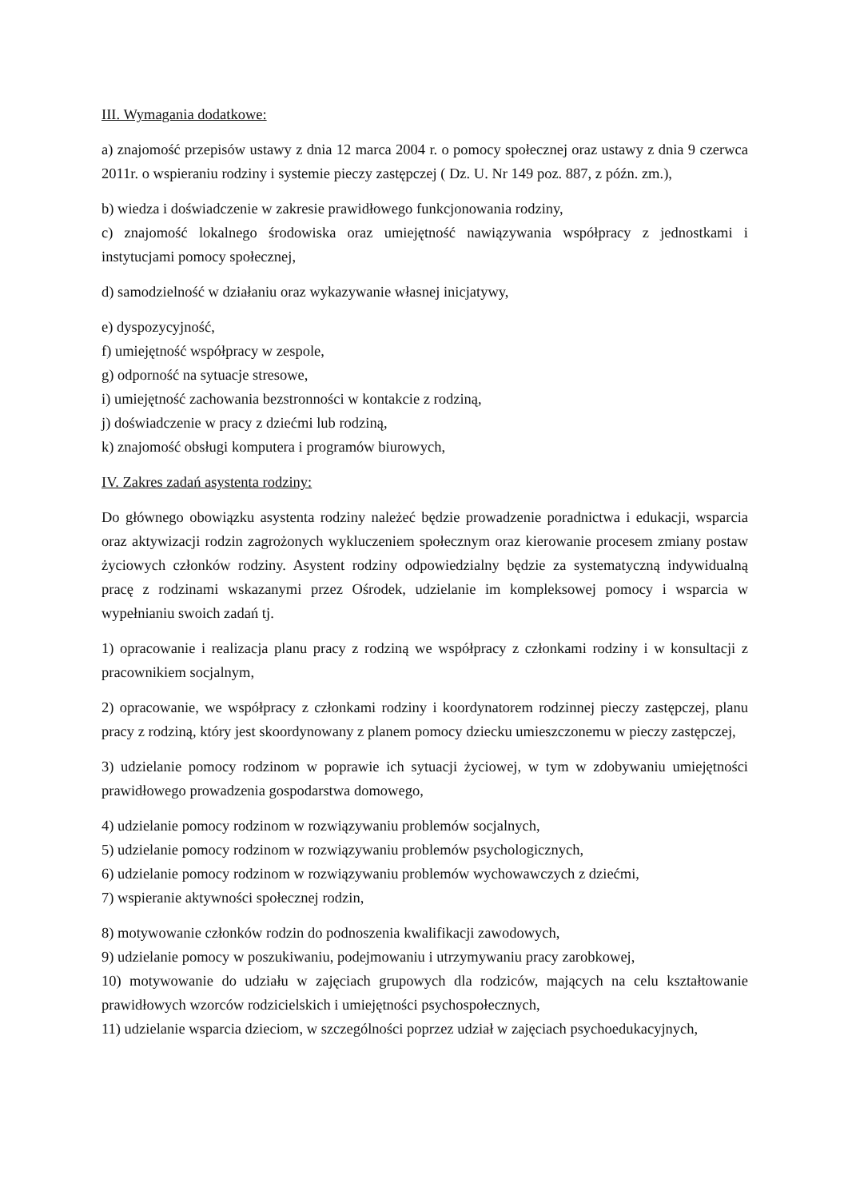III. Wymagania dodatkowe:
a) znajomość przepisów ustawy z dnia 12 marca 2004 r. o pomocy społecznej oraz ustawy z dnia 9 czerwca 2011r. o wspieraniu rodziny i systemie pieczy zastępczej ( Dz. U. Nr 149 poz. 887, z późn. zm.),
b) wiedza i doświadczenie w zakresie prawidłowego funkcjonowania rodziny,
c) znajomość lokalnego środowiska oraz umiejętność nawiązywania współpracy z jednostkami i instytucjami pomocy społecznej,
d) samodzielność w działaniu oraz wykazywanie własnej inicjatywy,
e) dyspozycyjność,
f) umiejętność współpracy w zespole,
g) odporność na sytuacje stresowe,
i) umiejętność zachowania bezstronności w kontakcie z rodziną,
j) doświadczenie w pracy z dziećmi lub rodziną,
k) znajomość obsługi komputera i programów biurowych,
IV. Zakres zadań asystenta rodziny:
Do głównego obowiązku asystenta rodziny należeć będzie prowadzenie poradnictwa i edukacji, wsparcia oraz aktywizacji rodzin zagrożonych wykluczeniem społecznym oraz kierowanie procesem zmiany postaw życiowych członków rodziny. Asystent rodziny odpowiedzialny będzie za systematyczną indywidualną pracę z rodzinami wskazanymi przez Ośrodek, udzielanie im kompleksowej pomocy i wsparcia w wypełnianiu swoich zadań tj.
1) opracowanie i realizacja planu pracy z rodziną we współpracy z członkami rodziny i w konsultacji z pracownikiem socjalnym,
2) opracowanie, we współpracy z członkami rodziny i koordynatorem rodzinnej pieczy zastępczej, planu pracy z rodziną, który jest skoordynowany z planem pomocy dziecku umieszczonemu w pieczy zastępczej,
3) udzielanie pomocy rodzinom w poprawie ich sytuacji życiowej, w tym w zdobywaniu umiejętności prawidłowego prowadzenia gospodarstwa domowego,
4) udzielanie pomocy rodzinom w rozwiązywaniu problemów socjalnych,
5) udzielanie pomocy rodzinom w rozwiązywaniu problemów psychologicznych,
6) udzielanie pomocy rodzinom w rozwiązywaniu problemów wychowawczych z dziećmi,
7) wspieranie aktywności społecznej rodzin,
8) motywowanie członków rodzin do podnoszenia kwalifikacji zawodowych,
9) udzielanie pomocy w poszukiwaniu, podejmowaniu i utrzymywaniu pracy zarobkowej,
10) motywowanie do udziału w zajęciach grupowych dla rodziców, mających na celu kształtowanie prawidłowych wzorców rodzicielskich i umiejętności psychospołecznych,
11) udzielanie wsparcia dzieciom, w szczególności poprzez udział w zajęciach psychoedukacyjnych,